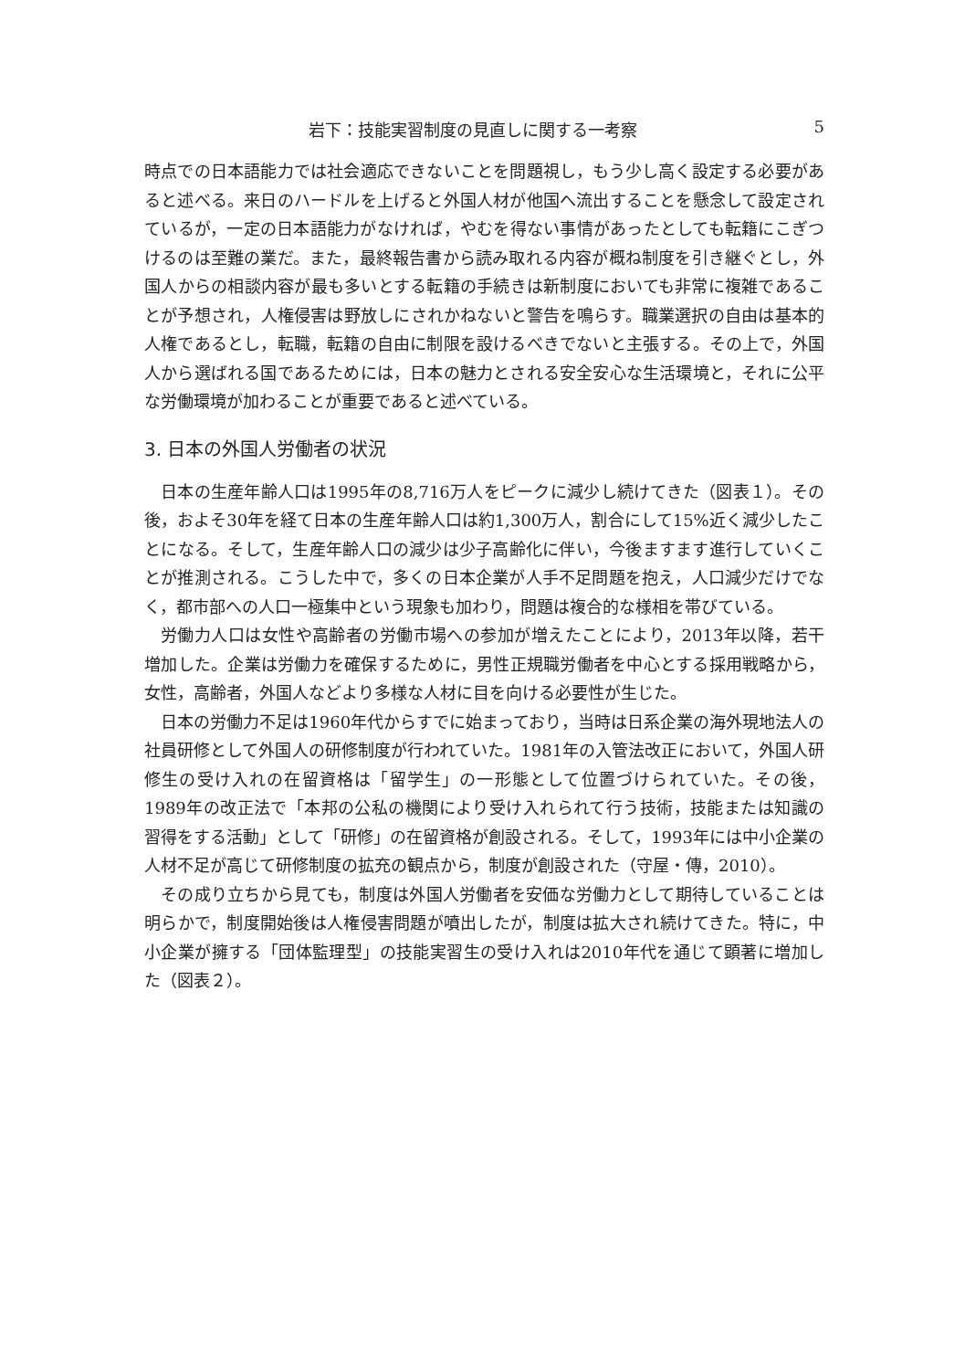岩下：技能実習制度の見直しに関する一考察 5
時点での日本語能力では社会適応できないことを問題視し，もう少し高く設定する必要があると述べる。来日のハードルを上げると外国人材が他国へ流出することを懸念して設定されているが，一定の日本語能力がなければ，やむを得ない事情があったとしても転籍にこぎつけるのは至難の業だ。また，最終報告書から読み取れる内容が概ね制度を引き継ぐとし，外国人からの相談内容が最も多いとする転籍の手続きは新制度においても非常に複雑であることが予想され，人権侵害は野放しにされかねないと警告を鳴らす。職業選択の自由は基本的人権であるとし，転職，転籍の自由に制限を設けるべきでないと主張する。その上で，外国人から選ばれる国であるためには，日本の魅力とされる安全安心な生活環境と，それに公平な労働環境が加わることが重要であると述べている。
3. 日本の外国人労働者の状況
日本の生産年齢人口は1995年の8,716万人をピークに減少し続けてきた（図表１）。その後，およそ30年を経て日本の生産年齢人口は約1,300万人，割合にして15%近く減少したことになる。そして，生産年齢人口の減少は少子高齢化に伴い，今後ますます進行していくことが推測される。こうした中で，多くの日本企業が人手不足問題を抱え，人口減少だけでなく，都市部への人口一極集中という現象も加わり，問題は複合的な様相を帯びている。
労働力人口は女性や高齢者の労働市場への参加が増えたことにより，2013年以降，若干増加した。企業は労働力を確保するために，男性正規職労働者を中心とする採用戦略から，女性，高齢者，外国人などより多様な人材に目を向ける必要性が生じた。
日本の労働力不足は1960年代からすでに始まっており，当時は日系企業の海外現地法人の社員研修として外国人の研修制度が行われていた。1981年の入管法改正において，外国人研修生の受け入れの在留資格は「留学生」の一形態として位置づけられていた。その後，1989年の改正法で「本邦の公私の機関により受け入れられて行う技術，技能または知識の習得をする活動」として「研修」の在留資格が創設される。そして，1993年には中小企業の人材不足が高じて研修制度の拡充の観点から，制度が創設された（守屋・傳，2010）。
その成り立ちから見ても，制度は外国人労働者を安価な労働力として期待していることは明らかで，制度開始後は人権侵害問題が噴出したが，制度は拡大され続けてきた。特に，中小企業が擁する「団体監理型」の技能実習生の受け入れは2010年代を通じて顕著に増加した（図表２）。